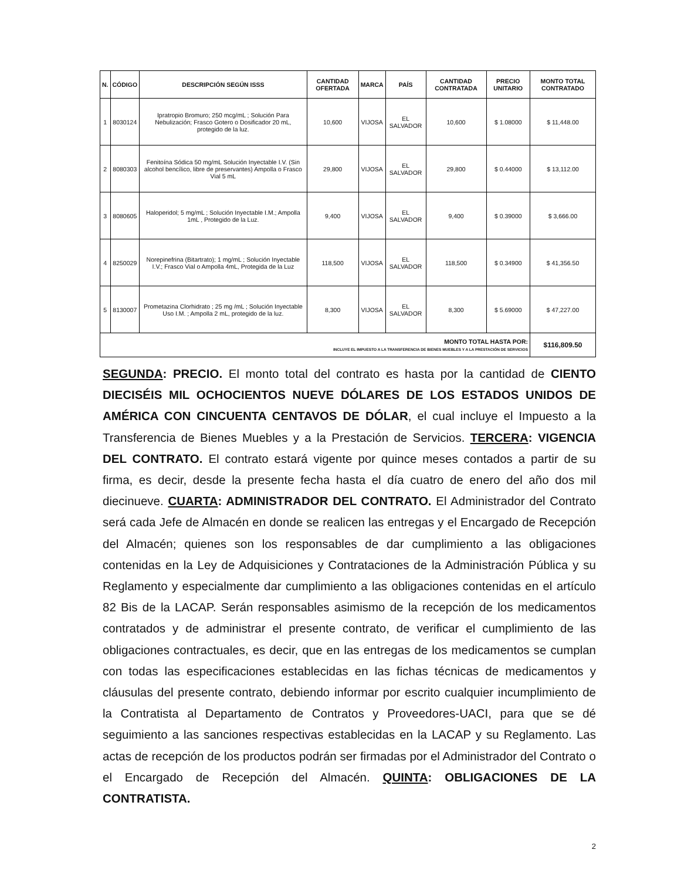| N. | CÓDIGO | DESCRIPCIÓN SEGÚN ISSS | CANTIDAD OFERTADA | MARCA | PAÍS | CANTIDAD CONTRATADA | PRECIO UNITARIO | MONTO TOTAL CONTRATADO |
| --- | --- | --- | --- | --- | --- | --- | --- | --- |
| 1 | 8030124 | Ipratropio Bromuro; 250 mcg/mL ; Solución Para Nebulización; Frasco Gotero o Dosificador 20 mL, protegido de la luz. | 10,600 | VIJOSA | EL SALVADOR | 10,600 | $ 1.08000 | $ 11,448.00 |
| 2 | 8080303 | Fenitoína Sódica 50 mg/mL Solución Inyectable I.V. (Sin alcohol bencílico, libre de preservantes) Ampolla o Frasco Vial 5 mL | 29,800 | VIJOSA | EL SALVADOR | 29,800 | $ 0.44000 | $ 13,112.00 |
| 3 | 8080605 | Haloperidol; 5 mg/mL ; Solución Inyectable I.M.; Ampolla 1mL , Protegido de la Luz. | 9,400 | VIJOSA | EL SALVADOR | 9,400 | $ 0.39000 | $ 3,666.00 |
| 4 | 8250029 | Norepinefrina (Bitartrato); 1 mg/mL ; Solución Inyectable I.V.; Frasco Vial o Ampolla 4mL, Protegida de la Luz | 118,500 | VIJOSA | EL SALVADOR | 118,500 | $ 0.34900 | $ 41,356.50 |
| 5 | 8130007 | Prometazina Clorhidrato ; 25 mg /mL ; Solución Inyectable Uso I.M. ; Ampolla 2 mL, protegido de la luz. | 8,300 | VIJOSA | EL SALVADOR | 8,300 | $ 5.69000 | $ 47,227.00 |
| MONTO TOTAL HASTA POR: INCLUYE EL IMPUESTO A LA TRANSFERENCIA DE BIENES MUEBLES Y A LA PRESTACIÓN DE SERVICIOS | | | | | | | | $116,809.50 |
SEGUNDA: PRECIO. El monto total del contrato es hasta por la cantidad de CIENTO DIECISÉIS MIL OCHOCIENTOS NUEVE DÓLARES DE LOS ESTADOS UNIDOS DE AMÉRICA CON CINCUENTA CENTAVOS DE DÓLAR, el cual incluye el Impuesto a la Transferencia de Bienes Muebles y a la Prestación de Servicios. TERCERA: VIGENCIA DEL CONTRATO. El contrato estará vigente por quince meses contados a partir de su firma, es decir, desde la presente fecha hasta el día cuatro de enero del año dos mil diecinueve. CUARTA: ADMINISTRADOR DEL CONTRATO. El Administrador del Contrato será cada Jefe de Almacén en donde se realicen las entregas y el Encargado de Recepción del Almacén; quienes son los responsables de dar cumplimiento a las obligaciones contenidas en la Ley de Adquisiciones y Contrataciones de la Administración Pública y su Reglamento y especialmente dar cumplimiento a las obligaciones contenidas en el artículo 82 Bis de la LACAP. Serán responsables asimismo de la recepción de los medicamentos contratados y de administrar el presente contrato, de verificar el cumplimiento de las obligaciones contractuales, es decir, que en las entregas de los medicamentos se cumplan con todas las especificaciones establecidas en las fichas técnicas de medicamentos y cláusulas del presente contrato, debiendo informar por escrito cualquier incumplimiento de la Contratista al Departamento de Contratos y Proveedores-UACI, para que se dé seguimiento a las sanciones respectivas establecidas en la LACAP y su Reglamento. Las actas de recepción de los productos podrán ser firmadas por el Administrador del Contrato o el Encargado de Recepción del Almacén. QUINTA: OBLIGACIONES DE LA CONTRATISTA.
2